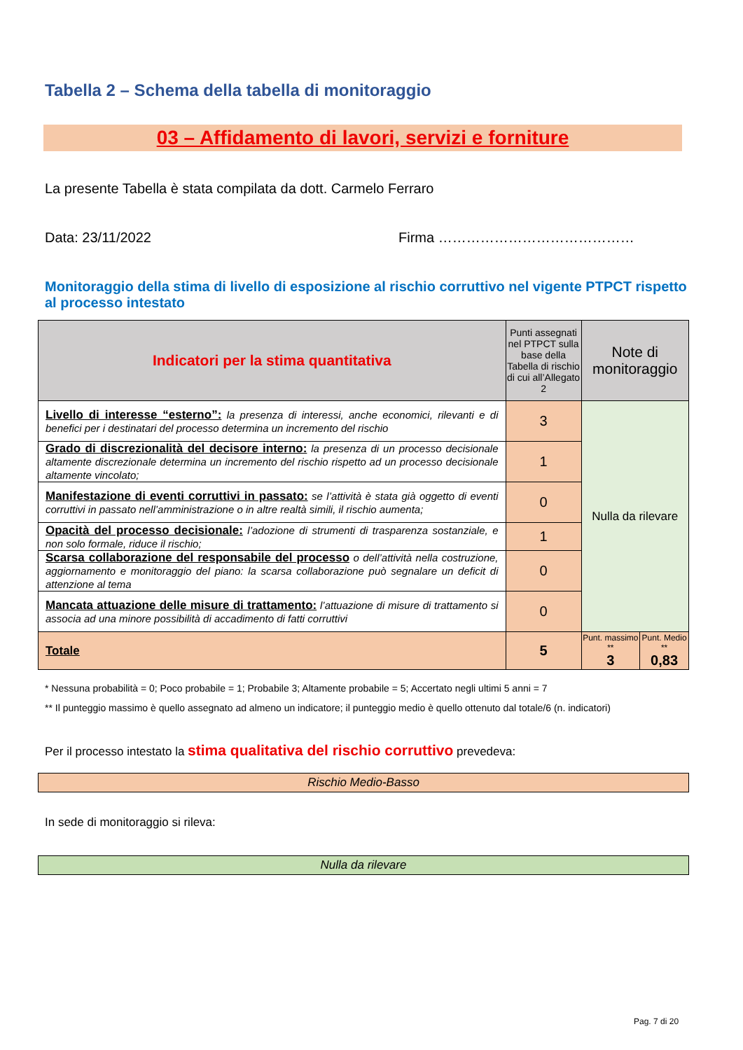Tabella 2 – Schema della tabella di monitoraggio
03 – Affidamento di lavori, servizi e forniture
La presente Tabella è stata compilata da dott. Carmelo Ferraro
Data: 23/11/2022 Firma ……………………………………
Monitoraggio della stima di livello di esposizione al rischio corruttivo nel vigente PTPCT rispetto al processo intestato
| Indicatori per la stima quantitativa | Punti assegnati nel PTPCT sulla base della Tabella di rischio di cui all’Allegato 2 | Note di monitoraggio | |
| Livello di interesse “esterno”: la presenza di interessi, anche economici, rilevanti e di benefici per i destinatari del processo determina un incremento del rischio | 3 | Nulla da rilevare | |
| Grado di discrezionalità del decisore interno: la presenza di un processo decisionale altamente discrezionale determina un incremento del rischio rispetto ad un processo decisionale altamente vincolato; | 1 | | |
| Manifestazione di eventi corruttivi in passato: se l’attività è stata già oggetto di eventi corruttivi in passato nell’amministrazione o in altre realtà simili, il rischio aumenta; | 0 | | |
| Opacità del processo decisionale: l’adozione di strumenti di trasparenza sostanziale, e non solo formale, riduce il rischio; | 1 | | |
| Scarsa collaborazione del responsabile del processo o dell’attività nella costruzione, aggiornamento e monitoraggio del piano: la scarsa collaborazione può segnalare un deficit di attenzione al tema | 0 | | |
| Mancata attuazione delle misure di trattamento: l’attuazione di misure di trattamento si associa ad una minore possibilità di accadimento di fatti corruttivi | 0 | | |
| Totale | 5 | Punt. massimo ** 3 | Punt. Medio ** 0,83 |
* Nessuna probabilità = 0; Poco probabile = 1; Probabile 3; Altamente probabile = 5; Accertato negli ultimi 5 anni = 7
** Il punteggio massimo è quello assegnato ad almeno un indicatore; il punteggio medio è quello ottenuto dal totale/6 (n. indicatori)
Per il processo intestato la stima qualitativa del rischio corruttivo prevedeva:
Rischio Medio-Basso
In sede di monitoraggio si rileva:
Nulla da rilevare
Pag. 7 di 20